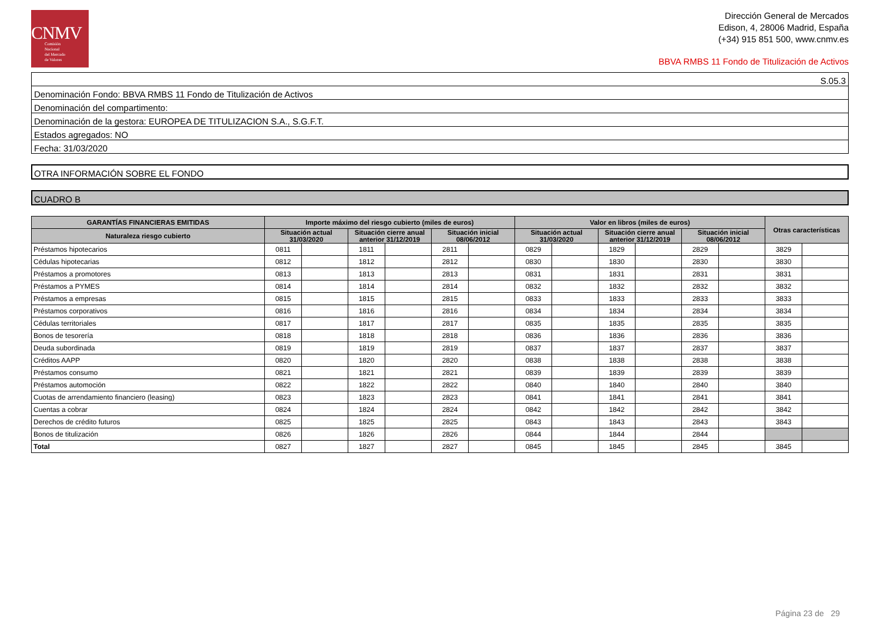CNMV
Comisión
Nacional
del Mercado
de Valores
Dirección General de Mercados
Edison, 4, 28006 Madrid, España
(+34) 915 851 500, www.cnmv.es
BBVA RMBS 11 Fondo de Titulización de Activos
S.05.3
Denominación Fondo: BBVA RMBS 11 Fondo de Titulización de Activos
Denominación del compartimento:
Denominación de la gestora: EUROPEA DE TITULIZACION S.A., S.G.F.T.
Estados agregados: NO
Fecha: 31/03/2020
OTRA INFORMACIÓN SOBRE EL FONDO
CUADRO B
| GARANTÍAS FINANCIERAS EMITIDAS | Importe máximo del riesgo cubierto (miles de euros) | | | | | | Valor en libros (miles de euros) | | | | | | Otras características | |
| --- | --- | --- | --- | --- | --- | --- | --- | --- | --- | --- | --- | --- | --- | --- |
| Naturaleza riesgo cubierto | Situación actual 31/03/2020 | | Situación cierre anual anterior 31/12/2019 | | Situación inicial 08/06/2012 | | Situación actual 31/03/2020 | | Situación cierre anual anterior 31/12/2019 | | Situación inicial 08/06/2012 | | | |
| Préstamos hipotecarios | 0811 | | 1811 | | 2811 | | 0829 | | 1829 | | 2829 | | 3829 | |
| Cédulas hipotecarias | 0812 | | 1812 | | 2812 | | 0830 | | 1830 | | 2830 | | 3830 | |
| Préstamos a promotores | 0813 | | 1813 | | 2813 | | 0831 | | 1831 | | 2831 | | 3831 | |
| Préstamos a PYMES | 0814 | | 1814 | | 2814 | | 0832 | | 1832 | | 2832 | | 3832 | |
| Préstamos a empresas | 0815 | | 1815 | | 2815 | | 0833 | | 1833 | | 2833 | | 3833 | |
| Préstamos corporativos | 0816 | | 1816 | | 2816 | | 0834 | | 1834 | | 2834 | | 3834 | |
| Cédulas territoriales | 0817 | | 1817 | | 2817 | | 0835 | | 1835 | | 2835 | | 3835 | |
| Bonos de tesorería | 0818 | | 1818 | | 2818 | | 0836 | | 1836 | | 2836 | | 3836 | |
| Deuda subordinada | 0819 | | 1819 | | 2819 | | 0837 | | 1837 | | 2837 | | 3837 | |
| Créditos AAPP | 0820 | | 1820 | | 2820 | | 0838 | | 1838 | | 2838 | | 3838 | |
| Préstamos consumo | 0821 | | 1821 | | 2821 | | 0839 | | 1839 | | 2839 | | 3839 | |
| Préstamos automoción | 0822 | | 1822 | | 2822 | | 0840 | | 1840 | | 2840 | | 3840 | |
| Cuotas de arrendamiento financiero (leasing) | 0823 | | 1823 | | 2823 | | 0841 | | 1841 | | 2841 | | 3841 | |
| Cuentas a cobrar | 0824 | | 1824 | | 2824 | | 0842 | | 1842 | | 2842 | | 3842 | |
| Derechos de crédito futuros | 0825 | | 1825 | | 2825 | | 0843 | | 1843 | | 2843 | | 3843 | |
| Bonos de titulización | 0826 | | 1826 | | 2826 | | 0844 | | 1844 | | 2844 | | | |
| Total | 0827 | | 1827 | | 2827 | | 0845 | | 1845 | | 2845 | | 3845 | |
Página 23 de 29